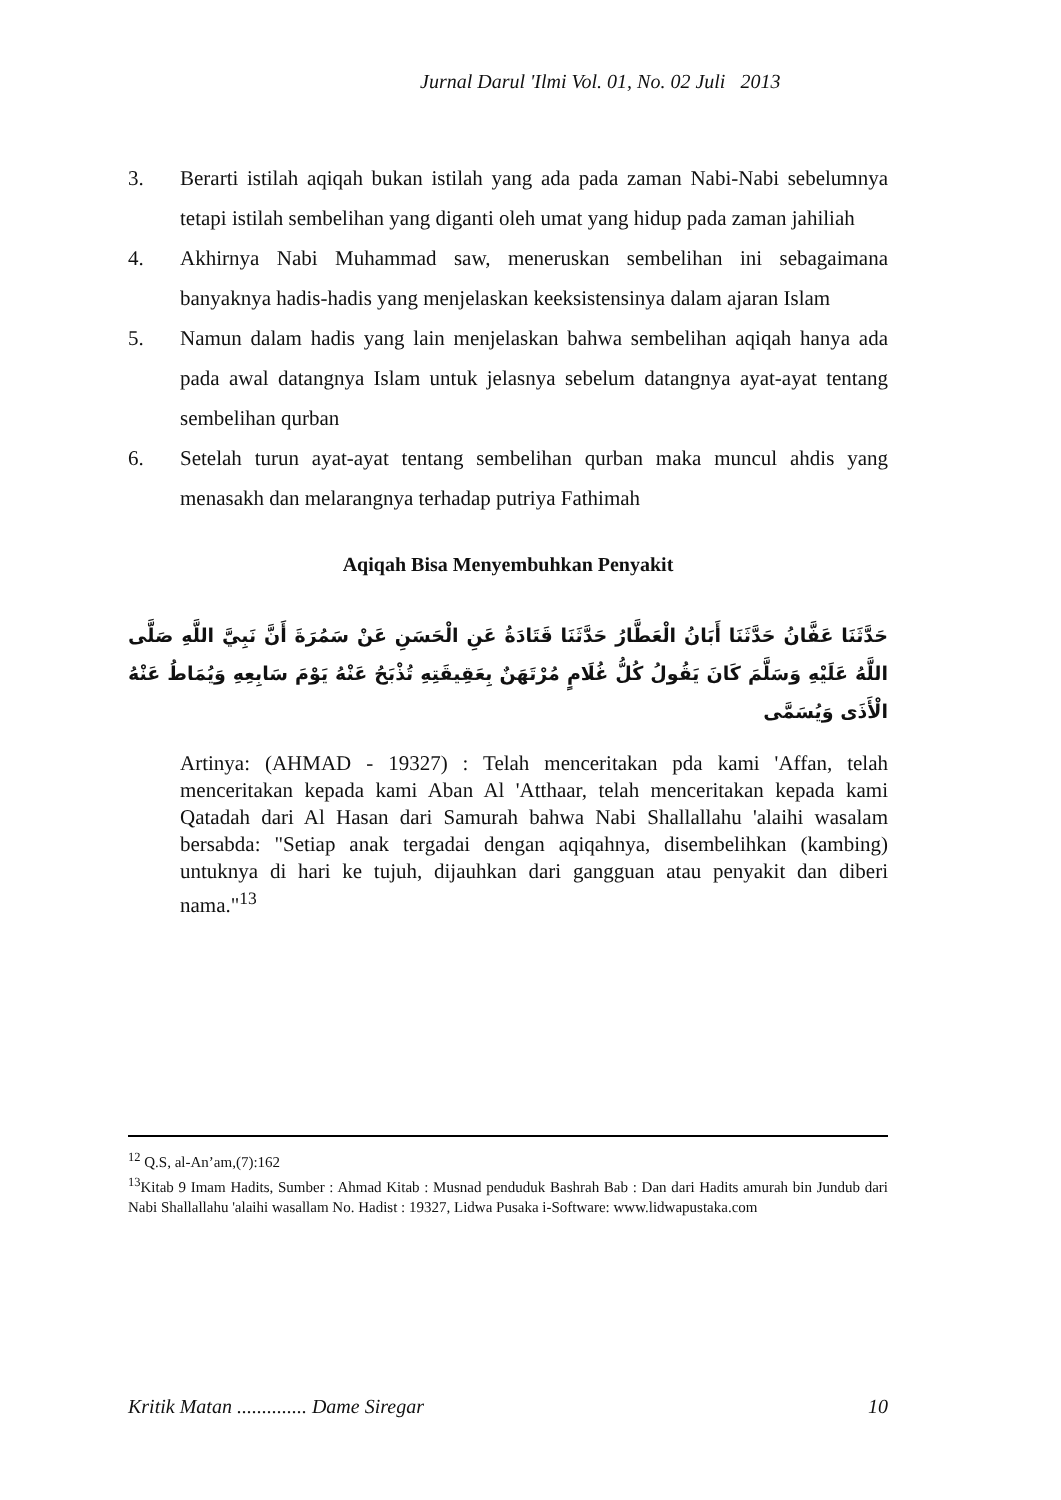Jurnal Darul 'Ilmi Vol. 01, No. 02 Juli 2013
3. Berarti istilah aqiqah bukan istilah yang ada pada zaman Nabi-Nabi sebelumnya tetapi istilah sembelihan yang diganti oleh umat yang hidup pada zaman jahiliah
4. Akhirnya Nabi Muhammad saw, meneruskan sembelihan ini sebagaimana banyaknya hadis-hadis yang menjelaskan keeksistensinya dalam ajaran Islam
5. Namun dalam hadis yang lain menjelaskan bahwa sembelihan aqiqah hanya ada pada awal datangnya Islam untuk jelasnya sebelum datangnya ayat-ayat tentang sembelihan qurban
6. Setelah turun ayat-ayat tentang sembelihan qurban maka muncul ahdis yang menasakh dan melarangnya terhadap putriya Fathimah
Aqiqah Bisa Menyembuhkan Penyakit
حَدَّثَنَا عَفَّانُ حَدَّثَنَا أَبَانُ الْعَطَّارُ حَدَّثَنَا قَتَادَةُ عَنِ الْحَسَنِ عَنْ سَمُرَةَ أَنَّ نَبِيَّ اللَّهِ صَلَّى اللَّهُ عَلَيْهِ وَسَلَّمَ كَانَ يَقُولُ كُلُّ غُلَامٍ مُرْتَهَنٌ بِعَقِيقَتِهِ تُذْبَحُ عَنْهُ يَوْمَ سَابِعِهِ وَيُمَاطُ عَنْهُ الْأَذَى وَيُسَمَّى
Artinya: (AHMAD - 19327) : Telah menceritakan pda kami 'Affan, telah menceritakan kepada kami Aban Al 'Atthaar, telah menceritakan kepada kami Qatadah dari Al Hasan dari Samurah bahwa Nabi Shallallahu 'alaihi wasalam bersabda: "Setiap anak tergadai dengan aqiqahnya, disembelihkan (kambing) untuknya di hari ke tujuh, dijauhkan dari gangguan atau penyakit dan diberi nama."<sup>13</sup>
<sup>12</sup> Q.S, al-An’am,(7):162
<sup>13</sup> Kitab 9 Imam Hadits, Sumber : Ahmad Kitab : Musnad penduduk Bashrah Bab : Dan dari Hadits amurah bin Jundub dari Nabi Shallallahu 'alaihi wasallam No. Hadist : 19327, Lidwa Pusaka i-Software: www.lidwapustaka.com
Kritik Matan .............. Dame Siregar 10